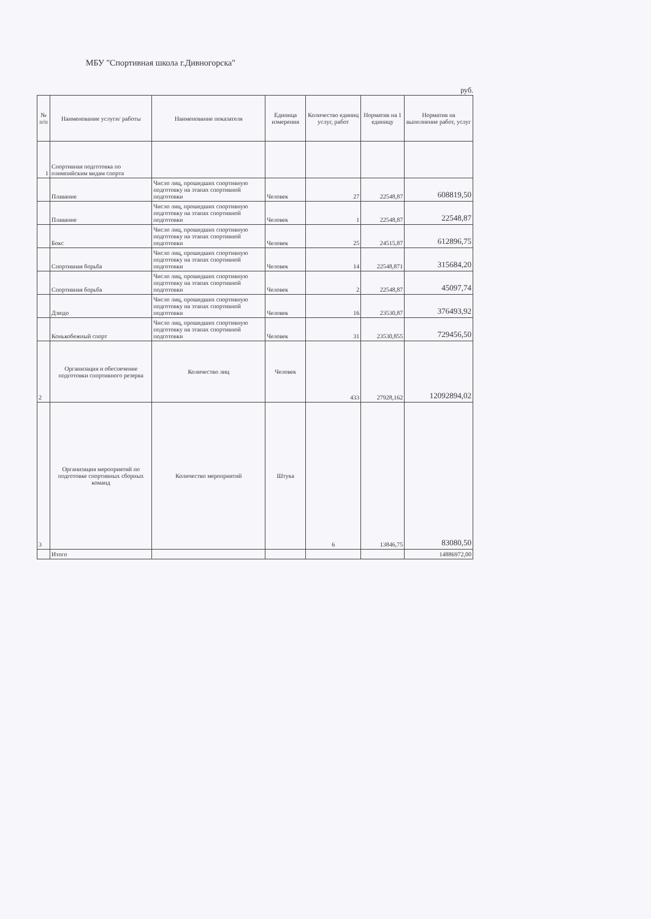МБУ "Спортивная школа г.Дивногорска"
руб.
| № п/п | Наименование услуги/ работы | Наименование показателя | Единица измерения | Количество единиц услуг, работ | Норматив на 1 единицу | Норматив на выполнение работ, услуг |
| --- | --- | --- | --- | --- | --- | --- |
| 1 | Спортивная подготовка по олимпийским видам спорта | | | | | |
| | Плавание | Число лиц, прошедших спортивную подготовку на этапах спортивной подготовки | Человек | 27 | 22548,87 | 608819,50 |
| | Плавание | Число лиц, прошедших спортивную подготовку на этапах спортивной подготовки | Человек | 1 | 22548,87 | 22548,87 |
| | Бокс | Число лиц, прошедших спортивную подготовку на этапах спортивной подготовки | Человек | 25 | 24515,87 | 612896,75 |
| | Спортивная борьба | Число лиц, прошедших спортивную подготовку на этапах спортивной подготовки | Человек | 14 | 22548,871 | 315684,20 |
| | Спортивная борьба | Число лиц, прошедших спортивную подготовку на этапах спортивной подготовки | Человек | 2 | 22548,87 | 45097,74 |
| | Дзюдо | Число лиц, прошедших спортивную подготовку на этапах спортивной подготовки | Человек | 16 | 23530,87 | 376493,92 |
| | Конькобежный спорт | Число лиц, прошедших спортивную подготовку на этапах спортивной подготовки | Человек | 31 | 23530,855 | 729456,50 |
| 2 | Организация и обеспечение подготовки спортивного резерва | Количество лиц | Человек | 433 | 27928,162 | 12092894,02 |
| 3 | Организация мероприятий по подготовке спортивных сборных команд | Количество мероприятий | Штука | 6 | 13846,75 | 83080,50 |
| | Итого | | | | | 14886972,00 |